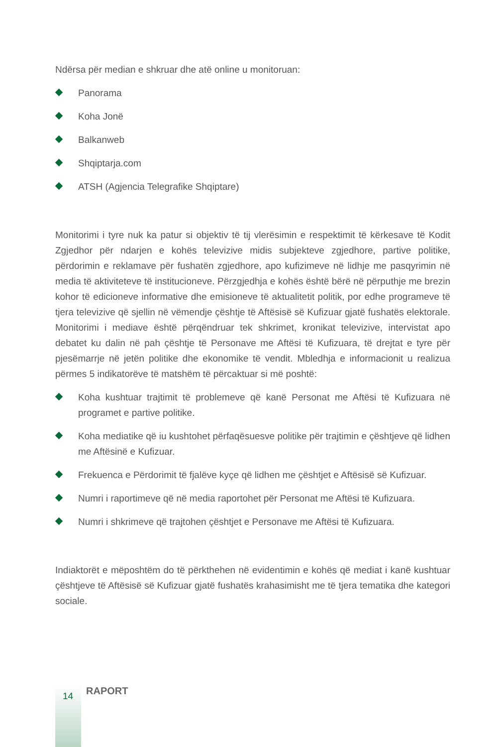Ndërsa për median e shkruar dhe atë online u monitoruan:
Panorama
Koha Jonë
Balkanweb
Shqiptarja.com
ATSH (Agjencia Telegrafike Shqiptare)
Monitorimi i tyre nuk ka patur si objektiv të tij vlerësimin e respektimit të kërkesave të Kodit Zgjedhor për ndarjen e kohës televizive midis subjekteve zgjedhore, partive politike, përdorimin e reklamave për fushatën zgjedhore, apo kufizimeve në lidhje me pasqyrimin në media të aktiviteteve të institucioneve. Përzgjedhja e kohës është bërë në përputhje me brezin kohor të edicioneve informative dhe emisioneve të aktualitetit politik, por edhe programeve të tjera televizive që sjellin në vëmendje çështje të Aftësisë së Kufizuar gjatë fushatës elektorale. Monitorimi i mediave është përqëndruar tek shkrimet, kronikat televizive, intervistat apo debatet ku dalin në pah çështje të Personave me Aftësi të Kufizuara, të drejtat e tyre për pjesëmarrje në jetën politike dhe ekonomike të vendit. Mbledhja e informacionit u realizua përmes 5 indikatorëve të matshëm të përcaktuar si më poshtë:
Koha kushtuar trajtimit të problemeve që kanë Personat me Aftësi të Kufizuara në programet e partive politike.
Koha mediatike që iu kushtohet përfaqësuesve politike për trajtimin e çështjeve që lidhen me Aftësinë e Kufizuar.
Frekuenca e Përdorimit të fjalëve kyçe që lidhen me çështjet e Aftësisë së Kufizuar.
Numri i raportimeve që në media raportohet për Personat me Aftësi të Kufizuara.
Numri i shkrimeve që trajtohen çështjet e Personave me Aftësi të Kufizuara.
Indiaktorët e mëposhtëm do të përkthehen në evidentimin e kohës që mediat i kanë kushtuar çështjeve të Aftësisë së Kufizuar gjatë fushatës krahasimisht me të tjera tematika dhe kategori sociale.
14 RAPORT